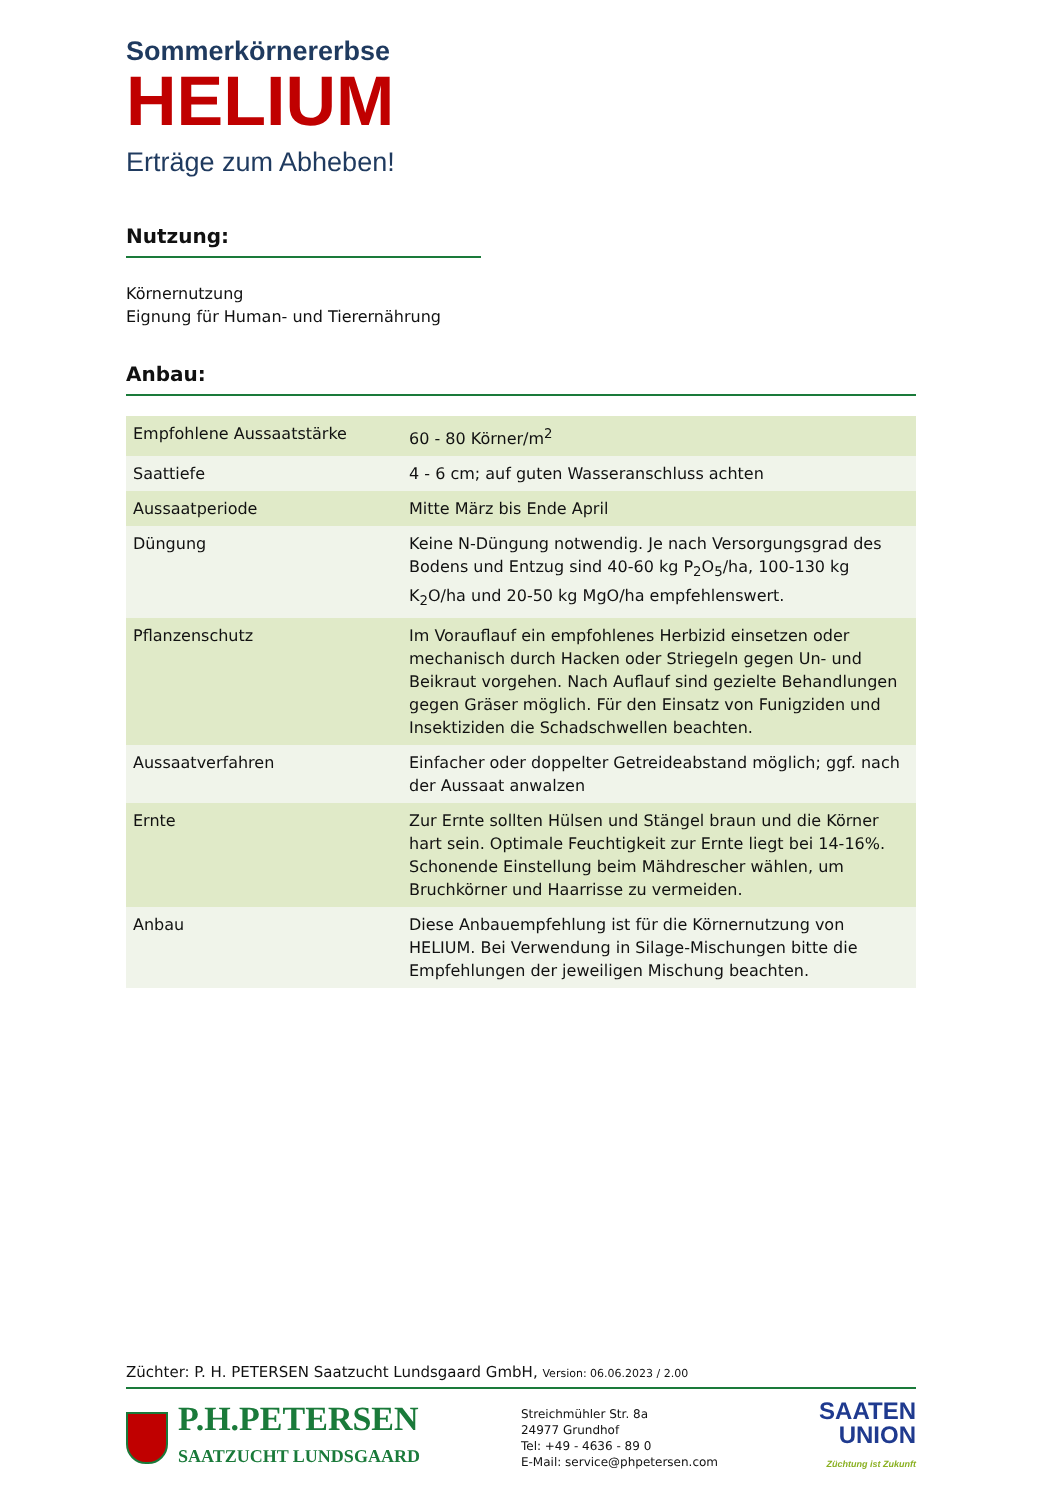Sommerkörnererbse
HELIUM
Erträge zum Abheben!
Nutzung:
Körnernutzung
Eignung für Human- und Tierernährung
Anbau:
| Empfohlene Aussaatstärke | 60 - 80 Körner/m<sup>2</sup> |
| Saattiefe | 4 - 6 cm; auf guten Wasseranschluss achten |
| Aussaatperiode | Mitte März bis Ende April |
| Düngung | Keine N-Düngung notwendig. Je nach Versorgungsgrad des Bodens und Entzug sind 40-60 kg P<sub>2</sub>O<sub>5</sub>/ha, 100-130 kg K<sub>2</sub>O/ha und 20-50 kg MgO/ha empfehlenswert. |
| Pflanzenschutz | Im Vorauflauf ein empfohlenes Herbizid einsetzen oder mechanisch durch Hacken oder Striegeln gegen Un- und Beikraut vorgehen. Nach Auflauf sind gezielte Behandlungen gegen Gräser möglich. Für den Einsatz von Funigziden und Insektiziden die Schadschwellen beachten. |
| Aussaatverfahren | Einfacher oder doppelter Getreideabstand möglich; ggf. nach der Aussaat anwalzen |
| Ernte | Zur Ernte sollten Hülsen und Stängel braun und die Körner hart sein. Optimale Feuchtigkeit zur Ernte liegt bei 14-16%. Schonende Einstellung beim Mähdrescher wählen, um Bruchkörner und Haarrisse zu vermeiden. |
| Anbau | Diese Anbauempfehlung ist für die Körnernutzung von HELIUM. Bei Verwendung in Silage-Mischungen bitte die Empfehlungen der jeweiligen Mischung beachten. |
Züchter: P. H. PETERSEN Saatzucht Lundsgaard GmbH, Version: 06.06.2023 / 2.00
P.H.PETERSEN
SAATZUCHT LUNDSGAARD
Streichmühler Str. 8a
24977 Grundhof
Tel: +49 - 4636 - 89 0
E-Mail: service@phpetersen.com
SAATEN
UNION
Züchtung ist Zukunft